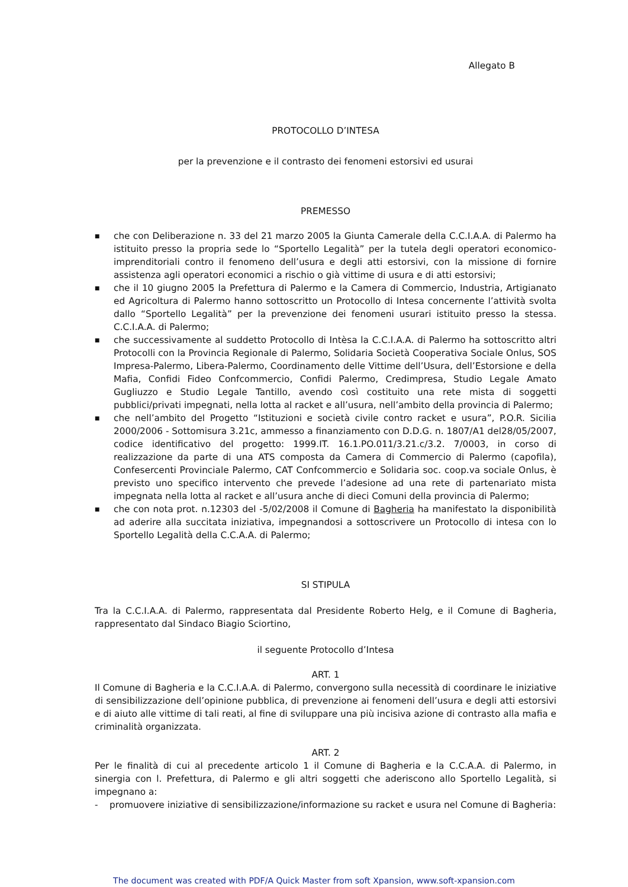Allegato B
PROTOCOLLO D’INTESA
per la prevenzione e il contrasto dei fenomeni estorsivi ed usurai
PREMESSO
■ che con Deliberazione n. 33 del 21 marzo 2005 la Giunta Camerale della C.C.I.A.A. di Palermo ha istituito presso la propria sede lo “Sportello Legalità” per la tutela degli operatori economico-imprenditoriali contro il fenomeno dell’usura e degli atti estorsivi, con la missione di fornire assistenza agli operatori economici a rischio o già vittime di usura e di atti estorsivi;
■ che il 10 giugno 2005 la Prefettura di Palermo e la Camera di Commercio, Industria, Artigianato ed Agricoltura di Palermo hanno sottoscritto un Protocollo di Intesa concernente l’attività svolta dallo “Sportello Legalità” per la prevenzione dei fenomeni usurari istituito presso la stessa. C.C.I.A.A. di Palermo;
■ che successivamente al suddetto Protocollo di Intèsa la C.C.I.A.A. di Palermo ha sottoscritto altri Protocolli con la Provincia Regionale di Palermo, Solidaria Società Cooperativa Sociale Onlus, SOS Impresa-Palermo, Libera-Palermo, Coordinamento delle Vittime dell’Usura, dell’Estorsione e della Mafia, Confidi Fideo Confcommercio, Confidi Palermo, Credimpresa, Studio Legale Amato Gugliuzzo e Studio Legale Tantillo, avendo così costituito una rete mista di soggetti pubblici/privati impegnati, nella lotta al racket e all’usura, nell’ambito della provincia di Palermo;
■ che nell’ambito del Progetto “Istituzioni e società civile contro racket e usura”, P.O.R. Sicilia 2000/2006 - Sottomisura 3.21c, ammesso a finanziamento con D.D.G. n. 1807/A1 del28/05/2007, codice identificativo del progetto: 1999.IT. 16.1.PO.011/3.21.c/3.2. 7/0003, in corso di realizzazione da parte di una ATS composta da Camera di Commercio di Palermo (capofila), Confesercenti Provinciale Palermo, CAT Confcommercio e Solidaria soc. coop.va sociale Onlus, è previsto uno specifico intervento che prevede l’adesione ad una rete di partenariato mista impegnata nella lotta al racket e all’usura anche di dieci Comuni della provincia di Palermo;
■ che con nota prot. n.12303 del -5/02/2008 il Comune di Bagheria ha manifestato la disponibilità ad aderire alla succitata iniziativa, impegnandosi a sottoscrivere un Protocollo di intesa con lo Sportello Legalità della C.C.A.A. di Palermo;
SI STIPULA
Tra la C.C.I.A.A. di Palermo, rappresentata dal Presidente Roberto Helg, e il Comune di Bagheria, rappresentato dal Sindaco Biagio Sciortino,
il seguente Protocollo d’Intesa
ART. 1
Il Comune di Bagheria e la C.C.I.A.A. di Palermo, convergono sulla necessità di coordinare le iniziative di sensibilizzazione dell’opinione pubblica, di prevenzione ai fenomeni dell’usura e degli atti estorsivi e di aiuto alle vittime di tali reati, al fine di sviluppare una più incisiva azione di contrasto alla mafia e criminalità organizzata.
ART. 2
Per le finalità di cui al precedente articolo 1 il Comune di Bagheria e la C.C.A.A. di Palermo, in sinergia con l. Prefettura, di Palermo e gli altri soggetti che aderiscono allo Sportello Legalità, si impegnano a:
- promuovere iniziative di sensibilizzazione/informazione su racket e usura nel Comune di Bagheria:
The document was created with PDF/A Quick Master from soft Xpansion, www.soft-xpansion.com